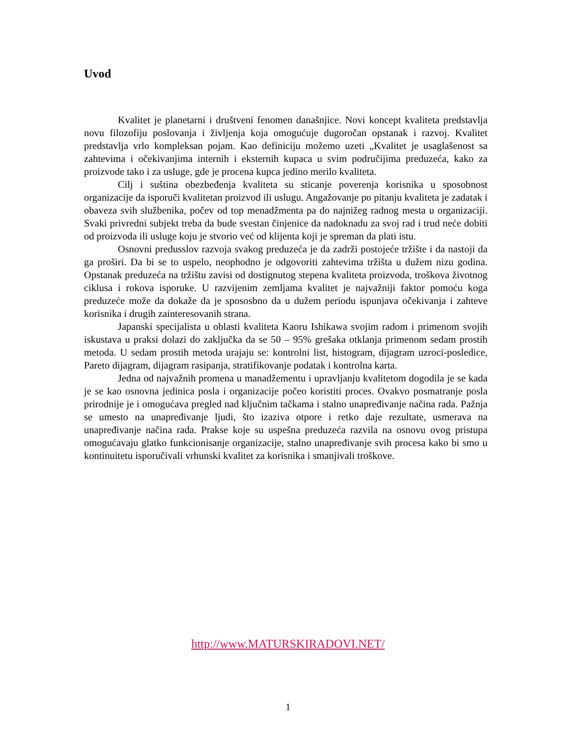Uvod
Kvalitet je planetarni i društveni fenomen današnjice. Novi koncept kvaliteta predstavlja novu filozofiju poslovanja i življenja koja omogućuje dugoročan opstanak i razvoj. Kvalitet predstavlja vrlo kompleksan pojam. Kao definiciju možemo uzeti „Kvalitet je usaglašenost sa zahtevima i očekivanjima internih i eksternih kupaca u svim područijima preduzeća, kako za proizvode tako i za usluge, gde je procena kupca jedino merilo kvaliteta.
Cilj i suština obezbeđenja kvaliteta su sticanje poverenja korisnika u sposobnost organizacije da isporuči kvalitetan proizvod ili uslugu. Angažovanje po pitanju kvaliteta je zadatak i obaveza svih službenika, počev od top menadžmenta pa do najnižeg radnog mesta u organizaciji. Svaki privredni subjekt treba da bude svestan činjenice da nadoknadu za svoj rad i trud neće dobiti od proizvoda ili usluge koju je stvorio već od klijenta koji je spreman da plati istu.
Osnovni predusslov razvoja svakog preduzeća je da zadrži postojeće tržište i da nastoji da ga proširi. Da bi se to uspelo, neophodno je odgovoriti zahtevima tržišta u dužem nizu godina. Opstanak preduzeća na tržištu zavisi od dostignutog stepena kvaliteta proizvoda, troškova životnog ciklusa i rokova isporuke. U razvijenim zemljama kvalitet je najvažniji faktor pomoću koga preduzeće može da dokaže da je spososbno da u dužem periodu ispunjava očekivanja i zahteve korisnika i drugih zainteresovanih strana.
Japanski specijalista u oblasti kvaliteta Kaoru Ishikawa svojim radom i primenom svojih iskustava u praksi dolazi do zaključka da se 50 – 95% grešaka otklanja primenom sedam prostih metoda. U sedam prostih metoda urajaju se: kontrolni list, histogram, dijagram uzroci-posledice, Pareto dijagram, dijagram rasipanja, stratifikovanje podatak i kontrolna karta.
Jedna od najvažnih promena u manadžementu i upravljanju kvalitetom dogodila je se kada je se kao osnovna jedinica posla i organizacije počeo koristiti proces. Ovakvo posmatranje posla prirodnije je i omogućava pregled nad ključnim tačkama i stalno unapređivanje načina rada. Pažnja se umesto na unapređivanje ljudi, što izaziva otpore i retko daje rezultate, usmerava na unapređivanje načina rada. Prakse koje su uspešna preduzeća razvila na osnovu ovog pristupa omogućavaju glatko funkcionisanje organizacije, stalno unapređivanje svih procesa kako bi smo u kontinuitetu isporučivali vrhunski kvalitet za korisnika i smanjivali troškove.
http://www.MATURSKIRADOVI.NET/
1